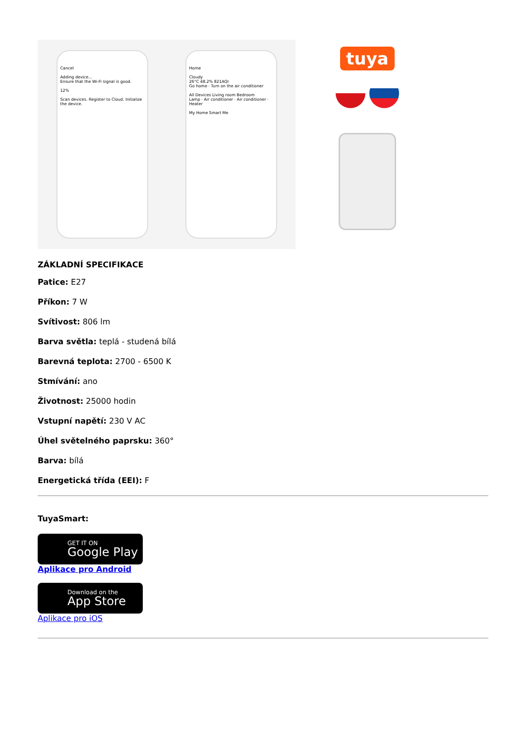Cancel
Adding device...
Ensure that the Wi-Fi signal is good.
12%
Scan devices. Register to Cloud. Initialize the device.
Home
Cloudy
26°C 48.2% 821AQI
Go home · Turn on the air conditioner
All Devices Living room Bedroom
Lamp · Air conditioner · Air conditioner · Heater
My Home Smart Me
tuya
ZÁKLADNÍ SPECIFIKACE
Patice: E27
Příkon: 7 W
Svítivost: 806 lm
Barva světla: teplá - studená bílá
Barevná teplota: 2700 - 6500 K
Stmívání: ano
Životnost: 25000 hodin
Vstupní napětí: 230 V AC
Úhel světelného paprsku: 360°
Barva: bílá
Energetická třída (EEI): F
TuyaSmart:
GET IT ON
Google Play
Aplikace pro Android
Download on the
App Store
Aplikace pro iOS